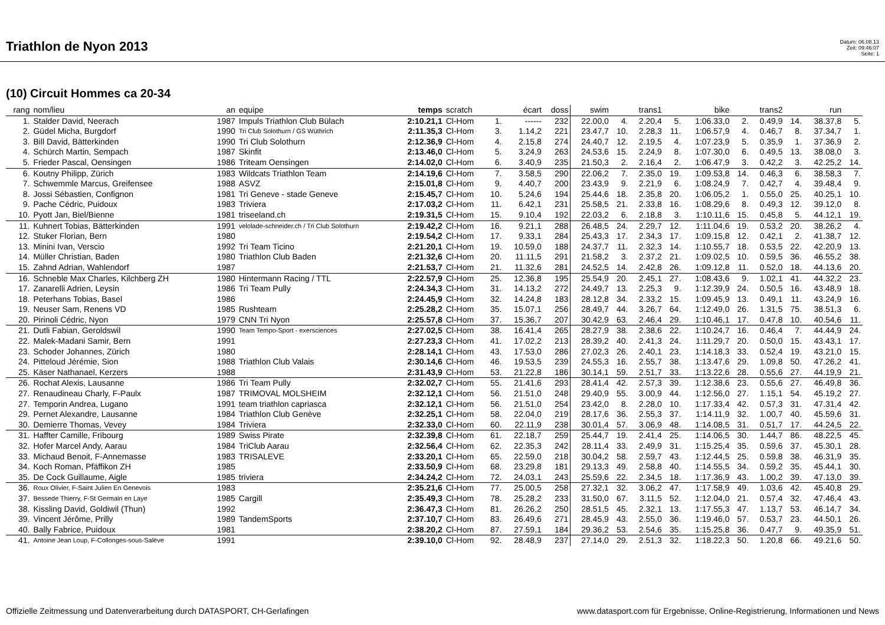Triathlon de Nyon 2013
Datum: 06.08.13
Zeit: 09:46:07
Seite: 1
(10) Circuit Hommes ca 20-34
| rang | nom/lieu | an | equipe | temps | scratch | | écart | doss | swim | | trans1 | | bike | | trans2 | | run | |
| --- | --- | --- | --- | --- | --- | --- | --- | --- | --- | --- | --- | --- | --- | --- | --- | --- | --- | --- |
| 1. | Stalder David, Neerach | 1987 | Impuls Triathlon Club Bülach | 2:10.21,1 | Cl-Hom | 1. | ------ | 232 | 22.00,0 | 4. | 2.20,4 | 5. | 1:06.33,0 | 2. | 0.49,9 | 14. | 38.37,8 | 5. |
| 2. | Güdel Micha, Burgdorf | 1990 | Tri Club Solothurn / GS Wüthrich | 2:11.35,3 | Cl-Hom | 3. | 1.14,2 | 221 | 23.47,7 | 10. | 2.28,3 | 11. | 1:06.57,9 | 4. | 0.46,7 | 8. | 37.34,7 | 1. |
| 3. | Bill David, Bätterkinden | 1990 | Tri Club Solothurn | 2:12.36,9 | Cl-Hom | 4. | 2.15,8 | 274 | 24.40,7 | 12. | 2.19,5 | 4. | 1:07.23,9 | 5. | 0.35,9 | 1. | 37.36,9 | 2. |
| 4. | Schürch Martin, Sempach | 1987 | Skinfit | 2:13.46,0 | Cl-Hom | 5. | 3.24,9 | 263 | 24.53,6 | 15. | 2.24,9 | 8. | 1:07.30,0 | 6. | 0.49,5 | 13. | 38.08,0 | 3. |
| 5. | Frieder Pascal, Oensingen | 1986 | Triteam Oensingen | 2:14.02,0 | Cl-Hom | 6. | 3.40,9 | 235 | 21.50,3 | 2. | 2.16,4 | 2. | 1:06.47,9 | 3. | 0.42,2 | 3. | 42.25,2 | 14. |
| 6. | Koutny Philipp, Zürich | 1983 | Wildcats Triathlon Team | 2:14.19,6 | Cl-Hom | 7. | 3.58,5 | 290 | 22.06,2 | 7. | 2.35,0 | 19. | 1:09.53,8 | 14. | 0.46,3 | 6. | 38.58,3 | 7. |
| 7. | Schwemmle Marcus, Greifensee | 1988 | ASVZ | 2:15.01,8 | Cl-Hom | 9. | 4.40,7 | 200 | 23.43,9 | 9. | 2.21,9 | 6. | 1:08.24,9 | 7. | 0.42,7 | 4. | 39.48,4 | 9. |
| 8. | Jossi Sébastien, Confignon | 1981 | Tri Geneve - stade Geneve | 2:15.45,7 | Cl-Hom | 10. | 5.24,6 | 194 | 25.44,6 | 18. | 2.35,8 | 20. | 1:06.05,2 | 1. | 0.55,0 | 25. | 40.25,1 | 10. |
| 9. | Pache Cédric, Puidoux | 1983 | Triviera | 2:17.03,2 | Cl-Hom | 11. | 6.42,1 | 231 | 25.58,5 | 21. | 2.33,8 | 16. | 1:08.29,6 | 8. | 0.49,3 | 12. | 39.12,0 | 8. |
| 10. | Pyott Jan, Biel/Bienne | 1981 | triseeland.ch | 2:19.31,5 | Cl-Hom | 15. | 9.10,4 | 192 | 22.03,2 | 6. | 2.18,8 | 3. | 1:10.11,6 | 15. | 0.45,8 | 5. | 44.12,1 | 19. |
| 11. | Kuhnert Tobias, Bätterkinden | 1991 | velolade-schneider.ch / Tri Club Solothurn | 2:19.42,2 | Cl-Hom | 16. | 9.21,1 | 288 | 26.48,5 | 24. | 2.29,7 | 12. | 1:11.04,6 | 19. | 0.53,2 | 20. | 38.26,2 | 4. |
| 12. | Stuker Florian, Bern | 1980 | | 2:19.54,2 | Cl-Hom | 17. | 9.33,1 | 284 | 25.43,3 | 17. | 2.34,3 | 17. | 1:09.15,8 | 12. | 0.42,1 | 2. | 41.38,7 | 12. |
| 13. | Minini Ivan, Verscio | 1992 | Tri Team Ticino | 2:21.20,1 | Cl-Hom | 19. | 10.59,0 | 188 | 24.37,7 | 11. | 2.32,3 | 14. | 1:10.55,7 | 18. | 0.53,5 | 22. | 42.20,9 | 13. |
| 14. | Müller Christian, Baden | 1980 | Triathlon Club Baden | 2:21.32,6 | Cl-Hom | 20. | 11.11,5 | 291 | 21.58,2 | 3. | 2.37,2 | 21. | 1:09.02,5 | 10. | 0.59,5 | 36. | 46.55,2 | 38. |
| 15. | Zahnd Adrian, Wahlendorf | 1987 | | 2:21.53,7 | Cl-Hom | 21. | 11.32,6 | 281 | 24.52,5 | 14. | 2.42,8 | 26. | 1:09.12,8 | 11. | 0.52,0 | 18. | 44.13,6 | 20. |
| 16. | Schneble Max Charles, Kilchberg ZH | 1980 | Hintermann Racing / TTL | 2:22.57,9 | Cl-Hom | 25. | 12.36,8 | 195 | 25.54,9 | 20. | 2.45,1 | 27. | 1:08.43,6 | 9. | 1.02,1 | 41. | 44.32,2 | 23. |
| 17. | Zanarelli Adrien, Leysin | 1986 | Tri Team Pully | 2:24.34,3 | Cl-Hom | 31. | 14.13,2 | 272 | 24.49,7 | 13. | 2.25,3 | 9. | 1:12.39,9 | 24. | 0.50,5 | 16. | 43.48,9 | 18. |
| 18. | Peterhans Tobias, Basel | 1986 | | 2:24.45,9 | Cl-Hom | 32. | 14.24,8 | 183 | 28.12,8 | 34. | 2.33,2 | 15. | 1:09.45,9 | 13. | 0.49,1 | 11. | 43.24,9 | 16. |
| 19. | Neuser Sam, Renens VD | 1985 | Rushteam | 2:25.28,2 | Cl-Hom | 35. | 15.07,1 | 256 | 28.49,7 | 44. | 3.26,7 | 64. | 1:12.49,0 | 26. | 1.31,5 | 75. | 38.51,3 | 6. |
| 20. | Pirinoli Cédric, Nyon | 1979 | CNN Tri Nyon | 2:25.57,8 | Cl-Hom | 37. | 15.36,7 | 207 | 30.42,9 | 63. | 2.46,4 | 29. | 1:10.46,1 | 17. | 0.47,8 | 10. | 40.54,6 | 11. |
| 21. | Dutli Fabian, Geroldswil | 1990 | Team Tempo-Sport - exersciences | 2:27.02,5 | Cl-Hom | 38. | 16.41,4 | 265 | 28.27,9 | 38. | 2.38,6 | 22. | 1:10.24,7 | 16. | 0.46,4 | 7. | 44.44,9 | 24. |
| 22. | Malek-Madani Samir, Bern | 1991 | | 2:27.23,3 | Cl-Hom | 41. | 17.02,2 | 213 | 28.39,2 | 40. | 2.41,3 | 24. | 1:11.29,7 | 20. | 0.50,0 | 15. | 43.43,1 | 17. |
| 23. | Schoder Johannes, Zürich | 1980 | | 2:28.14,1 | Cl-Hom | 43. | 17.53,0 | 286 | 27.02,3 | 26. | 2.40,1 | 23. | 1:14.18,3 | 33. | 0.52,4 | 19. | 43.21,0 | 15. |
| 24. | Pitteloud Jérémie, Sion | 1988 | Triathlon Club Valais | 2:30.14,6 | Cl-Hom | 46. | 19.53,5 | 239 | 24.55,3 | 16. | 2.55,7 | 38. | 1:13.47,6 | 29. | 1.09,8 | 50. | 47.26,2 | 41. |
| 25. | Käser Nathanael, Kerzers | 1988 | | 2:31.43,9 | Cl-Hom | 53. | 21.22,8 | 186 | 30.14,1 | 59. | 2.51,7 | 33. | 1:13.22,6 | 28. | 0.55,6 | 27. | 44.19,9 | 21. |
| 26. | Rochat Alexis, Lausanne | 1986 | Tri Team Pully | 2:32.02,7 | Cl-Hom | 55. | 21.41,6 | 293 | 28.41,4 | 42. | 2.57,3 | 39. | 1:12.38,6 | 23. | 0.55,6 | 27. | 46.49,8 | 36. |
| 27. | Renaudineau Charly, F-Paulx | 1987 | TRIMOVAL MOLSHEIM | 2:32.12,1 | Cl-Hom | 56. | 21.51,0 | 248 | 29.40,9 | 55. | 3.00,9 | 44. | 1:12.56,0 | 27. | 1.15,1 | 54. | 45.19,2 | 27. |
| 27. | Temporin Andrea, Lugano | 1991 | team triathlon capriasca | 2:32.12,1 | Cl-Hom | 56. | 21.51,0 | 254 | 23.42,0 | 8. | 2.28,0 | 10. | 1:17.33,4 | 42. | 0.57,3 | 31. | 47.31,4 | 42. |
| 29. | Pernet Alexandre, Lausanne | 1984 | Triathlon Club Genève | 2:32.25,1 | Cl-Hom | 58. | 22.04,0 | 219 | 28.17,6 | 36. | 2.55,3 | 37. | 1:14.11,9 | 32. | 1.00,7 | 40. | 45.59,6 | 31. |
| 30. | Demierre Thomas, Vevey | 1984 | Triviera | 2:32.33,0 | Cl-Hom | 60. | 22.11,9 | 238 | 30.01,4 | 57. | 3.06,9 | 48. | 1:14.08,5 | 31. | 0.51,7 | 17. | 44.24,5 | 22. |
| 31. | Haffter Camille, Fribourg | 1989 | Swiss Pirate | 2:32.39,8 | Cl-Hom | 61. | 22.18,7 | 259 | 25.44,7 | 19. | 2.41,4 | 25. | 1:14.06,5 | 30. | 1.44,7 | 86. | 48.22,5 | 45. |
| 32. | Hofer Marcel Andy, Aarau | 1984 | TriClub Aarau | 2:32.56,4 | Cl-Hom | 62. | 22.35,3 | 242 | 28.11,4 | 33. | 2.49,9 | 31. | 1:15.25,4 | 35. | 0.59,6 | 37. | 45.30,1 | 28. |
| 33. | Michaud Benoit, F-Annemasse | 1983 | TRISALEVE | 2:33.20,1 | Cl-Hom | 65. | 22.59,0 | 218 | 30.04,2 | 58. | 2.59,7 | 43. | 1:12.44,5 | 25. | 0.59,8 | 38. | 46.31,9 | 35. |
| 34. | Koch Roman, Pfäffikon ZH | 1985 | | 2:33.50,9 | Cl-Hom | 68. | 23.29,8 | 181 | 29.13,3 | 49. | 2.58,8 | 40. | 1:14.55,5 | 34. | 0.59,2 | 35. | 45.44,1 | 30. |
| 35. | De Cock Guillaume, Aigle | 1985 | triviera | 2:34.24,2 | Cl-Hom | 72. | 24.03,1 | 243 | 25.59,6 | 22. | 2.34,5 | 18. | 1:17.36,9 | 43. | 1.00,2 | 39. | 47.13,0 | 39. |
| 36. | Roux Olivier, F-Saint Julien En Genevois | 1983 | | 2:35.21,6 | Cl-Hom | 77. | 25.00,5 | 258 | 27.32,1 | 32. | 3.06,2 | 47. | 1:17.58,9 | 49. | 1.03,6 | 42. | 45.40,8 | 29. |
| 37. | Bessede Thierry, F-St Germain en Laye | 1985 | Cargill | 2:35.49,3 | Cl-Hom | 78. | 25.28,2 | 233 | 31.50,0 | 67. | 3.11,5 | 52. | 1:12.04,0 | 21. | 0.57,4 | 32. | 47.46,4 | 43. |
| 38. | Kissling David, Goldiwil (Thun) | 1992 | | 2:36.47,3 | Cl-Hom | 81. | 26.26,2 | 250 | 28.51,5 | 45. | 2.32,1 | 13. | 1:17.55,3 | 47. | 1.13,7 | 53. | 46.14,7 | 34. |
| 39. | Vincent Jérôme, Prilly | 1989 | TandemSports | 2:37.10,7 | Cl-Hom | 83. | 26.49,6 | 271 | 28.45,9 | 43. | 2.55,0 | 36. | 1:19.46,0 | 57. | 0.53,7 | 23. | 44.50,1 | 26. |
| 40. | Bally Fabrice, Puidoux | 1981 | | 2:38.20,2 | Cl-Hom | 87. | 27.59,1 | 184 | 29.36,2 | 53. | 2.54,6 | 35. | 1:15.25,8 | 36. | 0.47,7 | 9. | 49.35,9 | 51. |
| 41. | Antoine Jean Loup, F-Collonges-sous-Salève | 1991 | | 2:39.10,0 | Cl-Hom | 92. | 28.48,9 | 237 | 27.14,0 | 29. | 2.51,3 | 32. | 1:18.22,3 | 50. | 1.20,8 | 66. | 49.21,6 | 50. |
Offizielle Zeitmessung und Datenverarbeitung durch DATASPORT, CH-Gerlafingen www.datasport.com für Ergebnisse, Online-Registrierung, Informationen und News